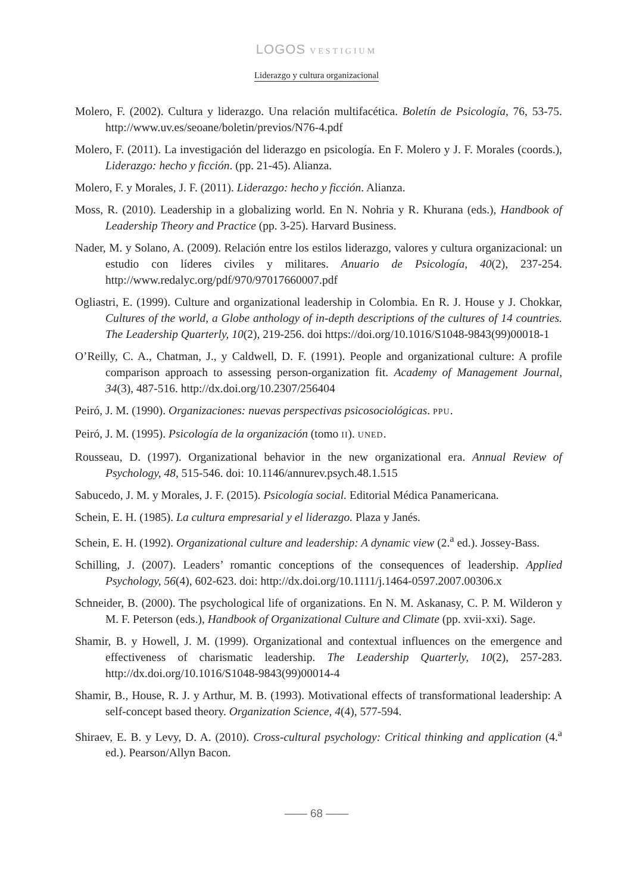LOGOS VESTIGIUM
Liderazgo y cultura organizacional
Molero, F. (2002). Cultura y liderazgo. Una relación multifacética. Boletín de Psicología, 76, 53-75. http://www.uv.es/seoane/boletin/previos/N76-4.pdf
Molero, F. (2011). La investigación del liderazgo en psicología. En F. Molero y J. F. Morales (coords.), Liderazgo: hecho y ficción. (pp. 21-45). Alianza.
Molero, F. y Morales, J. F. (2011). Liderazgo: hecho y ficción. Alianza.
Moss, R. (2010). Leadership in a globalizing world. En N. Nohria y R. Khurana (eds.), Handbook of Leadership Theory and Practice (pp. 3-25). Harvard Business.
Nader, M. y Solano, A. (2009). Relación entre los estilos liderazgo, valores y cultura organizacional: un estudio con líderes civiles y militares. Anuario de Psicología, 40(2), 237-254. http://www.redalyc.org/pdf/970/97017660007.pdf
Ogliastri, E. (1999). Culture and organizational leadership in Colombia. En R. J. House y J. Chokkar, Cultures of the world, a Globe anthology of in-depth descriptions of the cultures of 14 countries. The Leadership Quarterly, 10(2), 219-256. doi https://doi.org/10.1016/S1048-9843(99)00018-1
O’Reilly, C. A., Chatman, J., y Caldwell, D. F. (1991). People and organizational culture: A profile comparison approach to assessing person-organization fit. Academy of Management Journal, 34(3), 487-516. http://dx.doi.org/10.2307/256404
Peiró, J. M. (1990). Organizaciones: nuevas perspectivas psicosociológicas. PPU.
Peiró, J. M. (1995). Psicología de la organización (tomo II). UNED.
Rousseau, D. (1997). Organizational behavior in the new organizational era. Annual Review of Psychology, 48, 515-546. doi: 10.1146/annurev.psych.48.1.515
Sabucedo, J. M. y Morales, J. F. (2015). Psicología social. Editorial Médica Panamericana.
Schein, E. H. (1985). La cultura empresarial y el liderazgo. Plaza y Janés.
Schein, E. H. (1992). Organizational culture and leadership: A dynamic view (2.<sup>a</sup> ed.). Jossey-Bass.
Schilling, J. (2007). Leaders’ romantic conceptions of the consequences of leadership. Applied Psychology, 56(4), 602-623. doi: http://dx.doi.org/10.1111/j.1464-0597.2007.00306.x
Schneider, B. (2000). The psychological life of organizations. En N. M. Askanasy, C. P. M. Wilderon y M. F. Peterson (eds.), Handbook of Organizational Culture and Climate (pp. xvii-xxi). Sage.
Shamir, B. y Howell, J. M. (1999). Organizational and contextual influences on the emergence and effectiveness of charismatic leadership. The Leadership Quarterly, 10(2), 257-283. http://dx.doi.org/10.1016/S1048-9843(99)00014-4
Shamir, B., House, R. J. y Arthur, M. B. (1993). Motivational effects of transformational leadership: A self-concept based theory. Organization Science, 4(4), 577-594.
Shiraev, E. B. y Levy, D. A. (2010). Cross-cultural psychology: Critical thinking and application (4.<sup>a</sup> ed.). Pearson/Allyn Bacon.
—— 68 ——